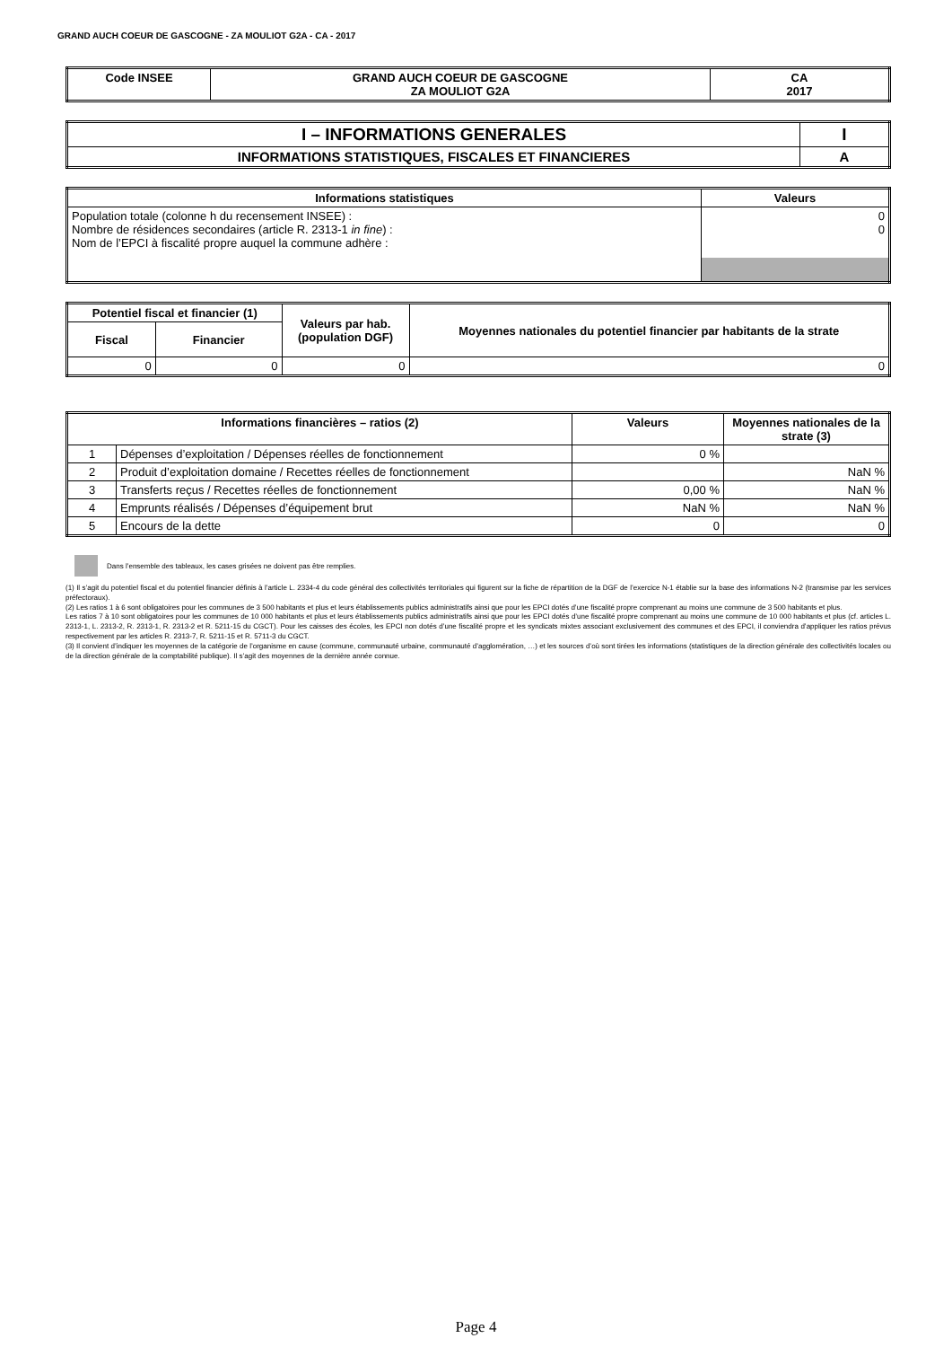GRAND AUCH COEUR DE GASCOGNE - ZA MOULIOT G2A - CA - 2017
| Code INSEE | GRAND AUCH COEUR DE GASCOGNE ZA MOULIOT G2A | CA 2017 |
| --- | --- | --- |
| I – INFORMATIONS GENERALES | I |
| --- | --- |
| INFORMATIONS STATISTIQUES, FISCALES ET FINANCIERES | A |
| Informations statistiques | Valeurs |
| --- | --- |
| Population totale (colonne h du recensement INSEE) : Nombre de résidences secondaires (article R. 2313-1 in fine ) : Nom de l’EPCI à fiscalité propre auquel la commune adhère : | 0 0 |
| Potentiel fiscal et financier (1) | | Valeurs par hab. (population DGF) | Moyennes nationales du potentiel financier par habitants de la strate |
| --- | --- | --- | --- |
| Fiscal | Financier | | |
| 0 | 0 | 0 | 0 |
| Informations financières – ratios (2) | | Valeurs | Moyennes nationales de la strate (3) |
| --- | --- | --- | --- |
| 1 | Dépenses d’exploitation / Dépenses réelles de fonctionnement | 0 % | |
| 2 | Produit d’exploitation domaine / Recettes réelles de fonctionnement | | NaN % |
| 3 | Transferts reçus / Recettes réelles de fonctionnement | 0,00 % | NaN % |
| 4 | Emprunts réalisés / Dépenses d’équipement brut | NaN % | NaN % |
| 5 | Encours de la dette | 0 | 0 |
Dans l’ensemble des tableaux, les cases grisées ne doivent pas être remplies.
(1) Il s’agit du potentiel fiscal et du potentiel financier définis à l’article L. 2334-4 du code général des collectivités territoriales qui figurent sur la fiche de répartition de la DGF de l’exercice N-1 établie sur la base des informations N-2 (transmise par les services préfectoraux).
(2) Les ratios 1 à 6 sont obligatoires pour les communes de 3 500 habitants et plus et leurs établissements publics administratifs ainsi que pour les EPCI dotés d’une fiscalité propre comprenant au moins une commune de 3 500 habitants et plus.
Les ratios 7 à 10 sont obligatoires pour les communes de 10 000 habitants et plus et leurs établissements publics administratifs ainsi que pour les EPCI dotés d’une fiscalité propre comprenant au moins une commune de 10 000 habitants et plus (cf. articles L. 2313-1, L. 2313-2, R. 2313-1, R. 2313-2 et R. 5211-15 du CGCT). Pour les caisses des écoles, les EPCI non dotés d’une fiscalité propre et les syndicats mixtes associant exclusivement des communes et des EPCI, il conviendra d’appliquer les ratios prévus respectivement par les articles R. 2313-7, R. 5211-15 et R. 5711-3 du CGCT.
(3) Il convient d’indiquer les moyennes de la catégorie de l’organisme en cause (commune, communauté urbaine, communauté d’agglomération, …) et les sources d’où sont tirées les informations (statistiques de la direction générale des collectivités locales ou de la direction générale de la comptabilité publique). Il s’agit des moyennes de la dernière année connue.
Page 4